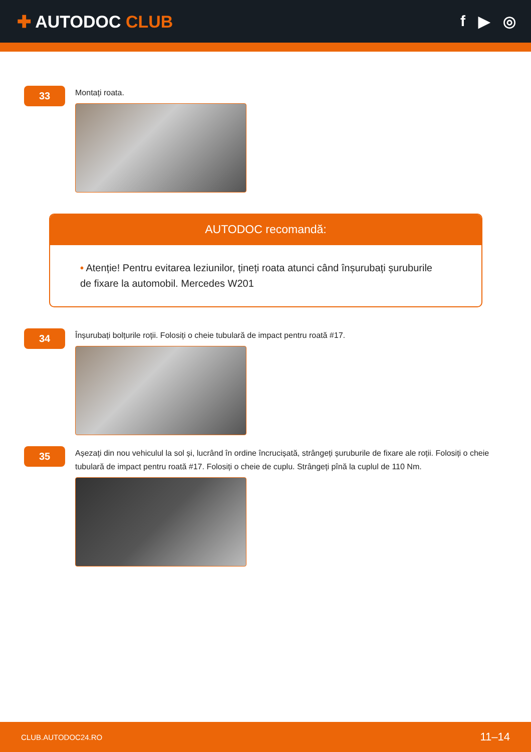✚ AUTODOC CLUB f ▶ ◎
33
Montați roata.
AUTODOC recomandă:
• Atenție! Pentru evitarea leziunilor, țineți roata atunci când înșurubați șuruburile de fixare la automobil. Mercedes W201
34
Înșurubați bolțurile roții. Folosiți o cheie tubulară de impact pentru roată #17.
35
Așezați din nou vehiculul la sol și, lucrând în ordine încrucișată, strângeți șuruburile de fixare ale roții. Folosiți o cheie tubulară de impact pentru roată #17. Folosiți o cheie de cuplu. Strângeți pînă la cuplul de 110 Nm.
CLUB.AUTODOC24.RO 11–14